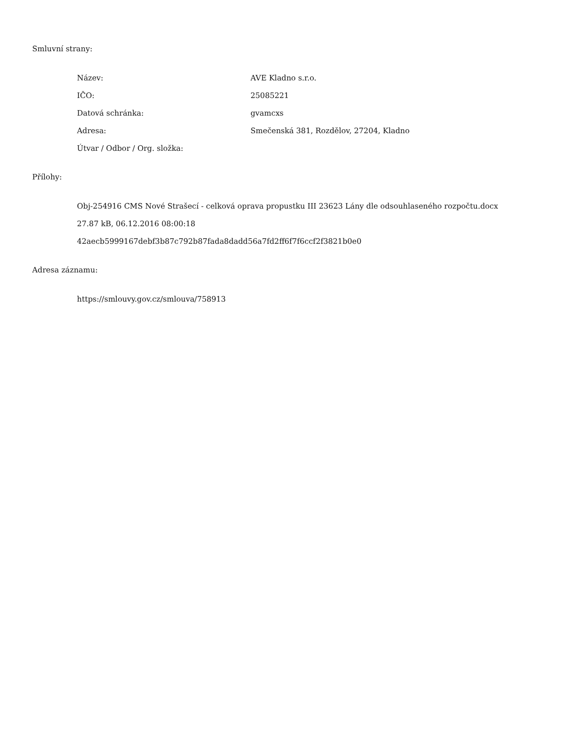Smluvní strany:
| Název: | AVE Kladno s.r.o. |
| IČO: | 25085221 |
| Datová schránka: | gvamcxs |
| Adresa: | Smečenská 381, Rozdělov, 27204, Kladno |
| Útvar / Odbor / Org. složka: | |
Přílohy:
Obj-254916 CMS Nové Strašecí - celková oprava propustku III 23623 Lány dle odsouhlaseného rozpočtu.docx
27.87 kB, 06.12.2016 08:00:18
42aecb5999167debf3b87c792b87fada8dadd56a7fd2ff6f7f6ccf2f3821b0e0
Adresa záznamu:
https://smlouvy.gov.cz/smlouva/758913